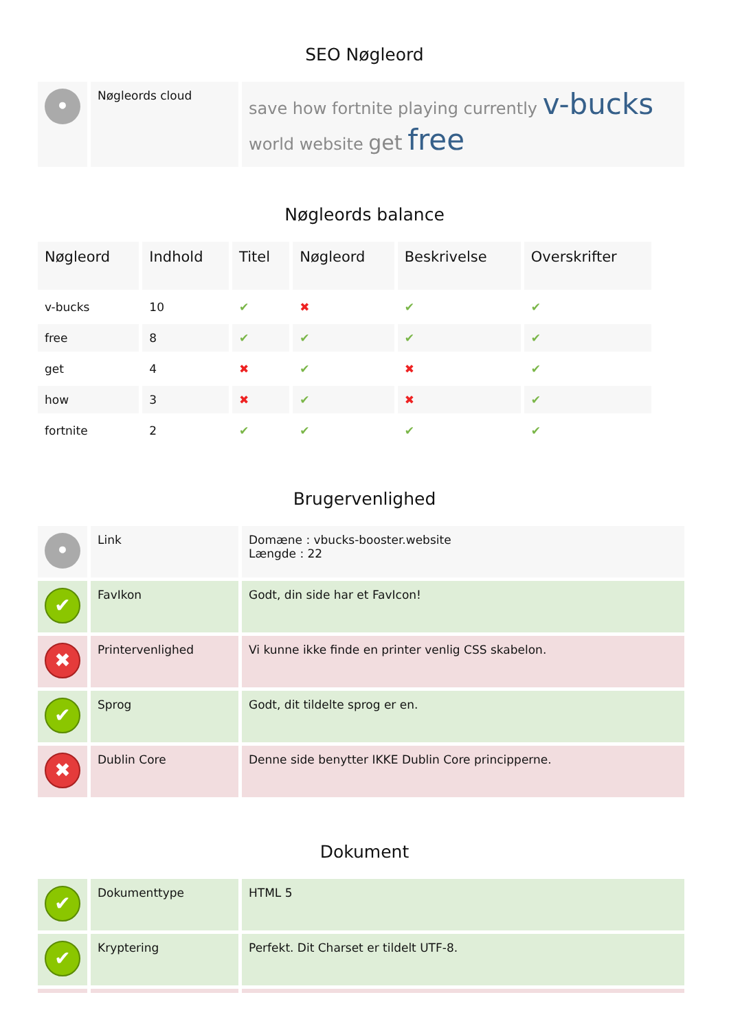SEO Nøgleord
| • | Nøgleords cloud | save how fortnite playing currently v-bucks world website get free |
Nøgleords balance
| Nøgleord | Indhold | Titel | Nøgleord | Beskrivelse | Overskrifter |
| --- | --- | --- | --- | --- | --- |
| v-bucks | 10 | ✔ | ✖ | ✔ | ✔ |
| free | 8 | ✔ | ✔ | ✔ | ✔ |
| get | 4 | ✖ | ✔ | ✖ | ✔ |
| how | 3 | ✖ | ✔ | ✖ | ✔ |
| fortnite | 2 | ✔ | ✔ | ✔ | ✔ |
Brugervenlighed
| • | Link | Domæne : vbucks-booster.website Længde : 22 |
| ✔ | FavIkon | Godt, din side har et FavIcon! |
| ✖ | Printervenlighed | Vi kunne ikke finde en printer venlig CSS skabelon. |
| ✔ | Sprog | Godt, dit tildelte sprog er en. |
| ✖ | Dublin Core | Denne side benytter IKKE Dublin Core principperne. |
Dokument
| ✔ | Dokumenttype | HTML 5 |
| ✔ | Kryptering | Perfekt. Dit Charset er tildelt UTF-8. |